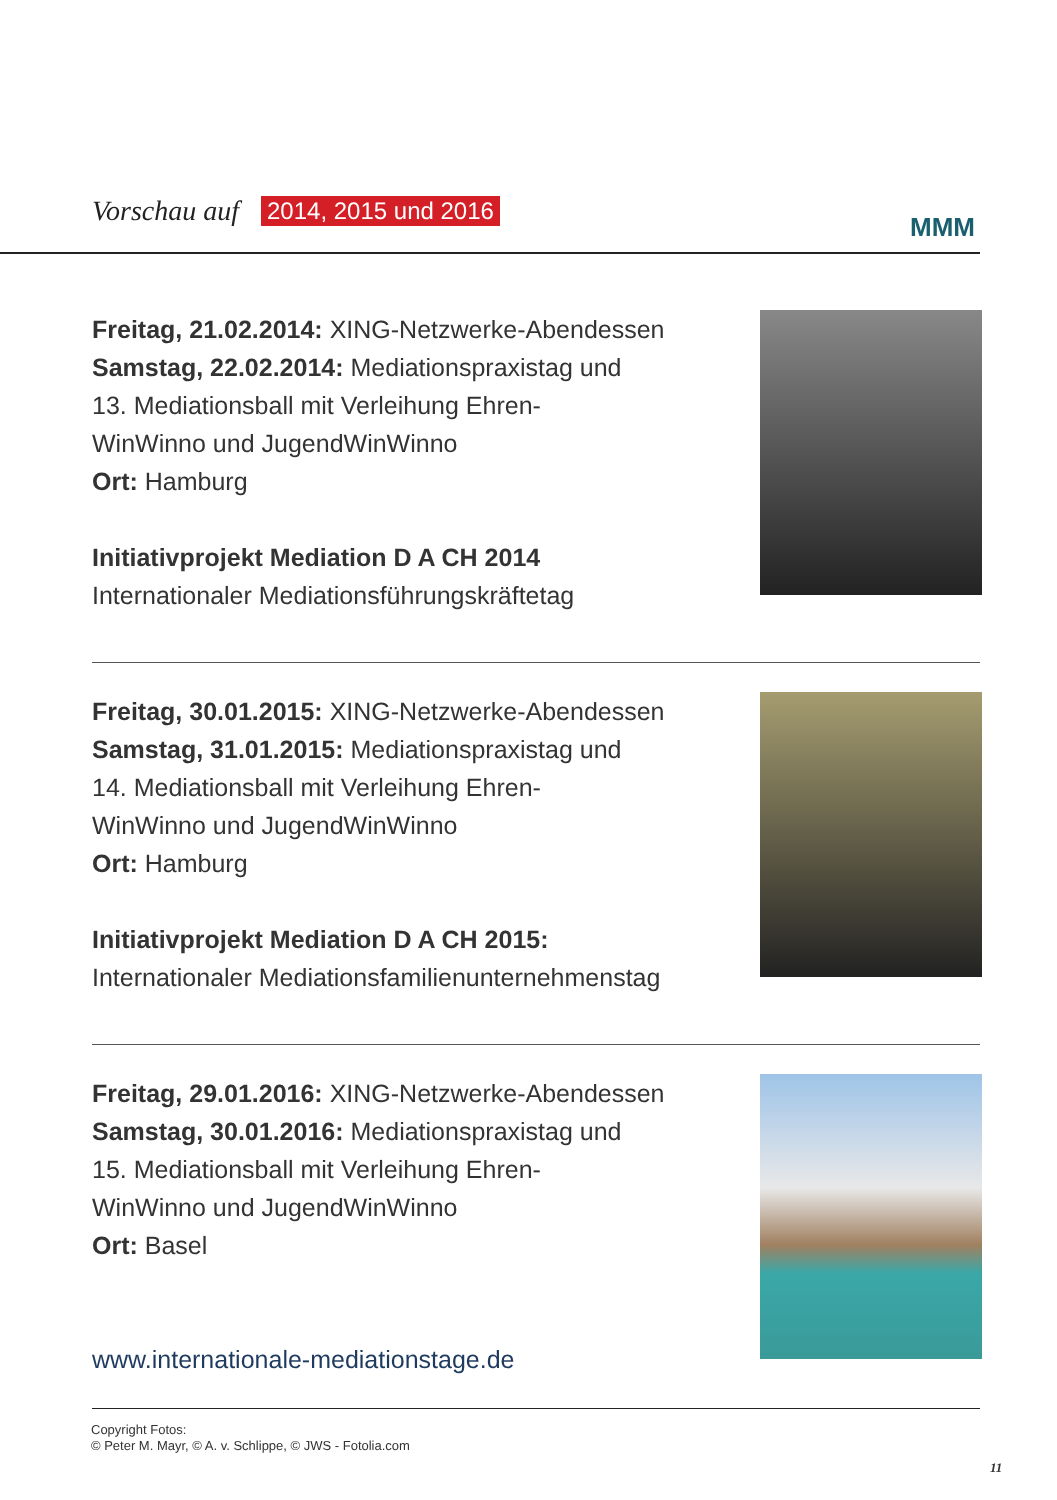Vorschau auf 2014, 2015 und 2016
MMM
Freitag, 21.02.2014: XING-Netzwerke-Abendessen
Samstag, 22.02.2014: Mediationspraxistag und
13. Mediationsball mit Verleihung Ehren-
WinWinno und JugendWinWinno
Ort: Hamburg
Initiativprojekt Mediation D A CH 2014
Internationaler Mediationsführungskräftetag
Freitag, 30.01.2015: XING-Netzwerke-Abendessen
Samstag, 31.01.2015: Mediationspraxistag und
14. Mediationsball mit Verleihung Ehren-
WinWinno und JugendWinWinno
Ort: Hamburg
Initiativprojekt Mediation D A CH 2015:
Internationaler Mediationsfamilienunternehmenstag
Freitag, 29.01.2016: XING-Netzwerke-Abendessen
Samstag, 30.01.2016: Mediationspraxistag und
15. Mediationsball mit Verleihung Ehren-
WinWinno und JugendWinWinno
Ort: Basel
www.internationale-mediationstage.de
Copyright Fotos:
© Peter M. Mayr, © A. v. Schlippe, © JWS - Fotolia.com
11